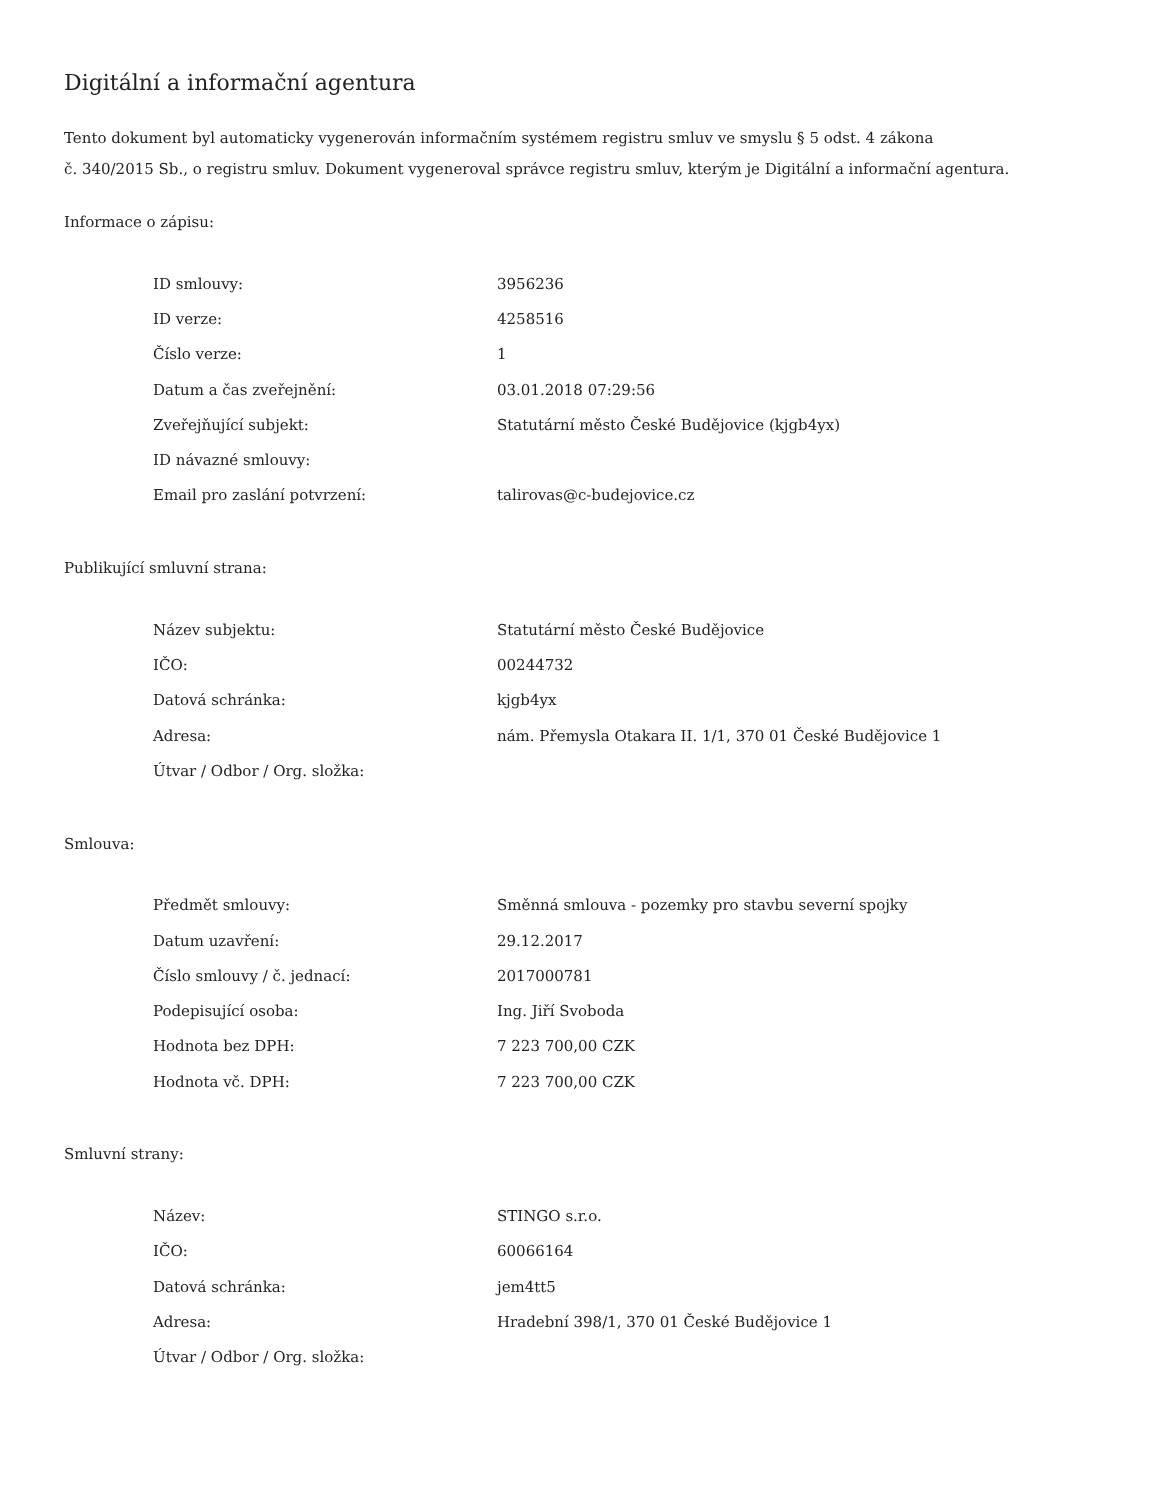Digitální a informační agentura
Tento dokument byl automaticky vygenerován informačním systémem registru smluv ve smyslu § 5 odst. 4 zákona
č. 340/2015 Sb., o registru smluv. Dokument vygeneroval správce registru smluv, kterým je Digitální a informační agentura.
Informace o zápisu:
| ID smlouvy: | 3956236 |
| ID verze: | 4258516 |
| Číslo verze: | 1 |
| Datum a čas zveřejnění: | 03.01.2018 07:29:56 |
| Zveřejňující subjekt: | Statutární město České Budějovice (kjgb4yx) |
| ID návazné smlouvy: | |
| Email pro zaslání potvrzení: | talirovas@c-budejovice.cz |
Publikující smluvní strana:
| Název subjektu: | Statutární město České Budějovice |
| IČO: | 00244732 |
| Datová schránka: | kjgb4yx |
| Adresa: | nám. Přemysla Otakara II. 1/1, 370 01 České Budějovice 1 |
| Útvar / Odbor / Org. složka: | |
Smlouva:
| Předmět smlouvy: | Směnná smlouva - pozemky pro stavbu severní spojky |
| Datum uzavření: | 29.12.2017 |
| Číslo smlouvy / č. jednací: | 2017000781 |
| Podepisující osoba: | Ing. Jiří Svoboda |
| Hodnota bez DPH: | 7 223 700,00 CZK |
| Hodnota vč. DPH: | 7 223 700,00 CZK |
Smluvní strany:
| Název: | STINGO s.r.o. |
| IČO: | 60066164 |
| Datová schránka: | jem4tt5 |
| Adresa: | Hradební 398/1, 370 01 České Budějovice 1 |
| Útvar / Odbor / Org. složka: | |